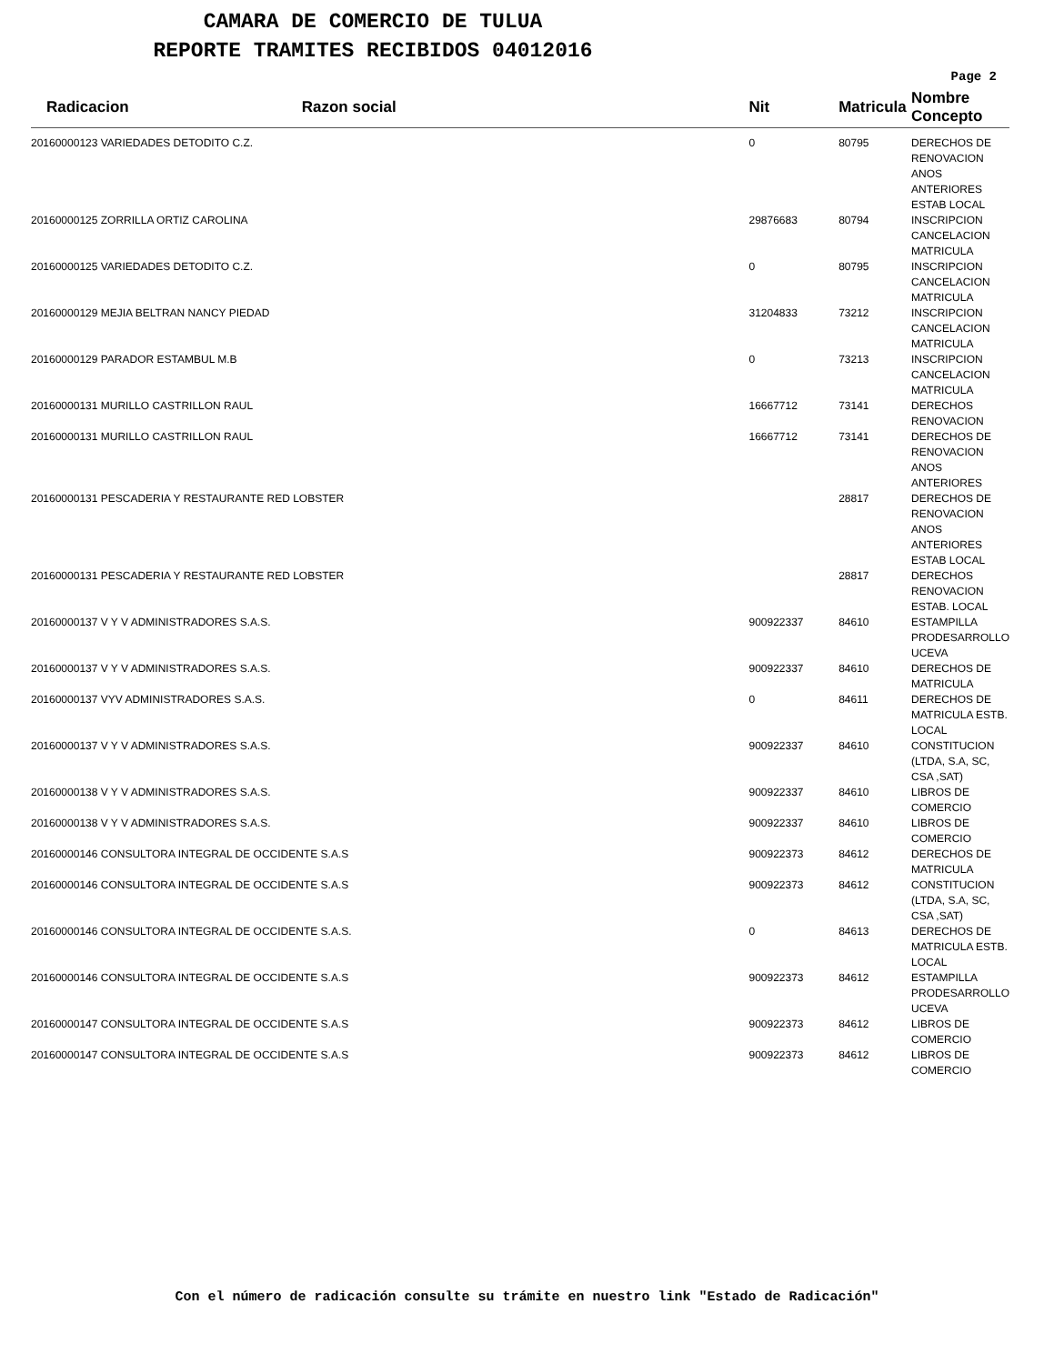CAMARA DE COMERCIO DE TULUA
REPORTE TRAMITES RECIBIDOS 04012016
Page 2
| Radicacion | Razon social | Nit | Matricula | Nombre Concepto |
| --- | --- | --- | --- | --- |
| 20160000123 VARIEDADES DETODITO C.Z. | | 0 | 80795 | DERECHOS DE RENOVACION ANOS ANTERIORES ESTAB LOCAL |
| 20160000125 ZORRILLA ORTIZ CAROLINA | | 29876683 | 80794 | INSCRIPCION CANCELACION MATRICULA |
| 20160000125 VARIEDADES DETODITO C.Z. | | 0 | 80795 | INSCRIPCION CANCELACION MATRICULA |
| 20160000129 MEJIA BELTRAN NANCY PIEDAD | | 31204833 | 73212 | INSCRIPCION CANCELACION MATRICULA |
| 20160000129 PARADOR ESTAMBUL M.B | | 0 | 73213 | INSCRIPCION CANCELACION MATRICULA |
| 20160000131 MURILLO CASTRILLON RAUL | | 16667712 | 73141 | DERECHOS RENOVACION |
| 20160000131 MURILLO CASTRILLON RAUL | | 16667712 | 73141 | DERECHOS DE RENOVACION ANOS ANTERIORES |
| 20160000131 PESCADERIA Y RESTAURANTE RED LOBSTER | | | 28817 | DERECHOS DE RENOVACION ANOS ANTERIORES ESTAB LOCAL |
| 20160000131 PESCADERIA Y RESTAURANTE RED LOBSTER | | | 28817 | DERECHOS RENOVACION ESTAB. LOCAL |
| 20160000137 V Y V ADMINISTRADORES S.A.S. | | 900922337 | 84610 | ESTAMPILLA PRODESARROLLO UCEVA |
| 20160000137 V Y V ADMINISTRADORES S.A.S. | | 900922337 | 84610 | DERECHOS DE MATRICULA |
| 20160000137 VYV ADMINISTRADORES S.A.S. | | 0 | 84611 | DERECHOS DE MATRICULA ESTB. LOCAL |
| 20160000137 V Y V ADMINISTRADORES S.A.S. | | 900922337 | 84610 | CONSTITUCION (LTDA, S.A, SC, CSA ,SAT) |
| 20160000138 V Y V ADMINISTRADORES S.A.S. | | 900922337 | 84610 | LIBROS DE COMERCIO |
| 20160000138 V Y V ADMINISTRADORES S.A.S. | | 900922337 | 84610 | LIBROS DE COMERCIO |
| 20160000146 CONSULTORA INTEGRAL DE OCCIDENTE S.A.S | | 900922373 | 84612 | DERECHOS DE MATRICULA |
| 20160000146 CONSULTORA INTEGRAL DE OCCIDENTE S.A.S | | 900922373 | 84612 | CONSTITUCION (LTDA, S.A, SC, CSA ,SAT) |
| 20160000146 CONSULTORA INTEGRAL DE OCCIDENTE S.A.S. | | 0 | 84613 | DERECHOS DE MATRICULA ESTB. LOCAL |
| 20160000146 CONSULTORA INTEGRAL DE OCCIDENTE S.A.S | | 900922373 | 84612 | ESTAMPILLA PRODESARROLLO UCEVA |
| 20160000147 CONSULTORA INTEGRAL DE OCCIDENTE S.A.S | | 900922373 | 84612 | LIBROS DE COMERCIO |
| 20160000147 CONSULTORA INTEGRAL DE OCCIDENTE S.A.S | | 900922373 | 84612 | LIBROS DE COMERCIO |
Con el número de radicación consulte su trámite en nuestro link "Estado de Radicación"